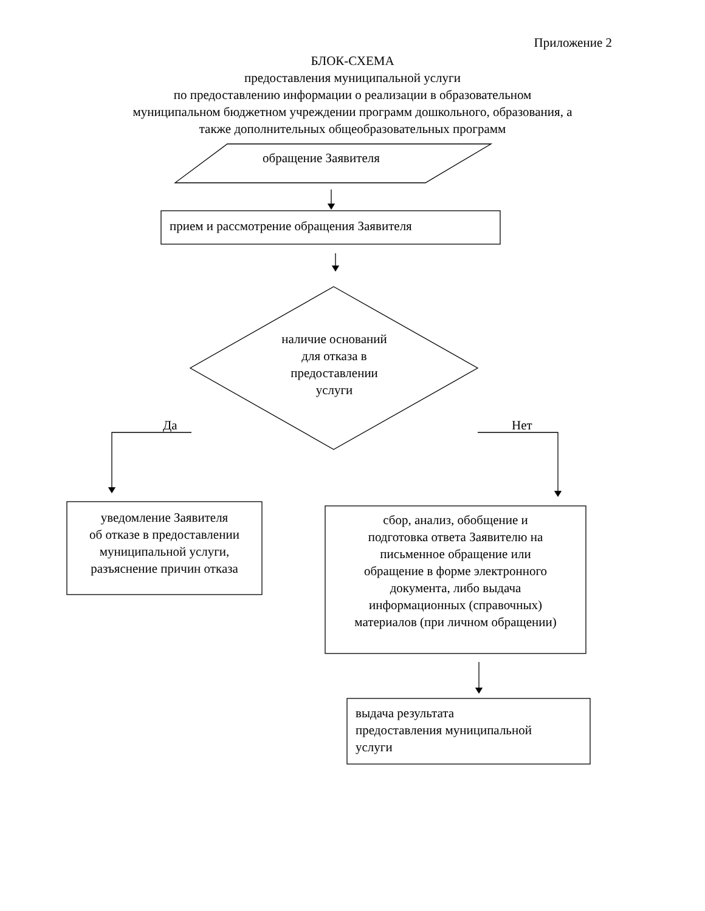Приложение 2
БЛОК-СХЕМА
предоставления муниципальной услуги
по предоставлению информации о реализации в образовательном
муниципальном бюджетном учреждении программ дошкольного, образования, а
также дополнительных общеобразовательных программ
обращение Заявителя
прием и рассмотрение обращения Заявителя
наличие оснований
для отказа в
предоставлении
услуги
Да Нет
уведомление Заявителя
об отказе в предоставлении
муниципальной услуги,
разъяснение причин отказа
сбор, анализ, обобщение и
подготовка ответа Заявителю на
письменное обращение или
обращение в форме электронного
документа, либо выдача
информационных (справочных)
материалов (при личном обращении)
выдача результата
предоставления муниципальной
услуги